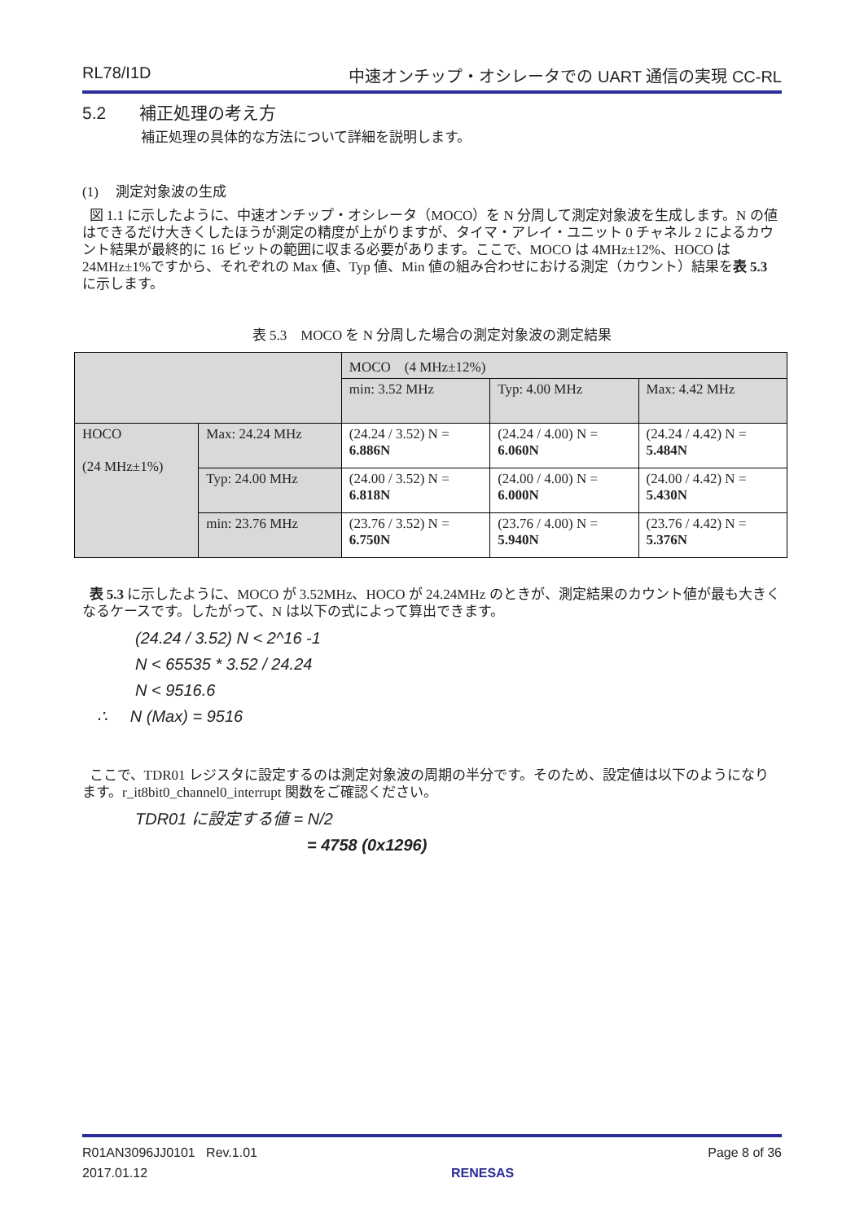RL78/I1D 中速オンチップ・オシレータでの UART 通信の実現 CC-RL
5.2 補正処理の考え方
補正処理の具体的な方法について詳細を説明します。
(1) 測定対象波の生成
図 1.1 に示したように、中速オンチップ・オシレータ（MOCO）を N 分周して測定対象波を生成します。N の値はできるだけ大きくしたほうが測定の精度が上がりますが、タイマ・アレイ・ユニット 0 チャネル 2 によるカウント結果が最終的に 16 ビットの範囲に収まる必要があります。ここで、MOCO は 4MHz±12%、HOCO は 24MHz±1%ですから、それぞれの Max 値、Typ 値、Min 値の組み合わせにおける測定（カウント）結果を表 5.3 に示します。
表 5.3　MOCO を N 分周した場合の測定対象波の測定結果
| | | MOCO (4 MHz±12%) | | |
| | | min: 3.52 MHz | Typ: 4.00 MHz | Max: 4.42 MHz |
| HOCO (24 MHz±1%) | Max: 24.24 MHz | (24.24 / 3.52) N = 6.886N | (24.24 / 4.00) N = 6.060N | (24.24 / 4.42) N = 5.484N |
| | Typ: 24.00 MHz | (24.00 / 3.52) N = 6.818N | (24.00 / 4.00) N = 6.000N | (24.00 / 4.42) N = 5.430N |
| | min: 23.76 MHz | (23.76 / 3.52) N = 6.750N | (23.76 / 4.00) N = 5.940N | (23.76 / 4.42) N = 5.376N |
表 5.3 に示したように、MOCO が 3.52MHz、HOCO が 24.24MHz のときが、測定結果のカウント値が最も大きくなるケースです。したがって、N は以下の式によって算出できます。
(24.24 / 3.52) N < 2^16 -1
N < 65535 * 3.52 / 24.24
N < 9516.6
∴ N (Max) = 9516
ここで、TDR01 レジスタに設定するのは測定対象波の周期の半分です。そのため、設定値は以下のようになります。r_it8bit0_channel0_interrupt 関数をご確認ください。
TDR01 に設定する値 = N/2
= 4758 (0x1296)
R01AN3096JJ0101 Rev.1.01
2017.01.12 RENESAS Page 8 of 36